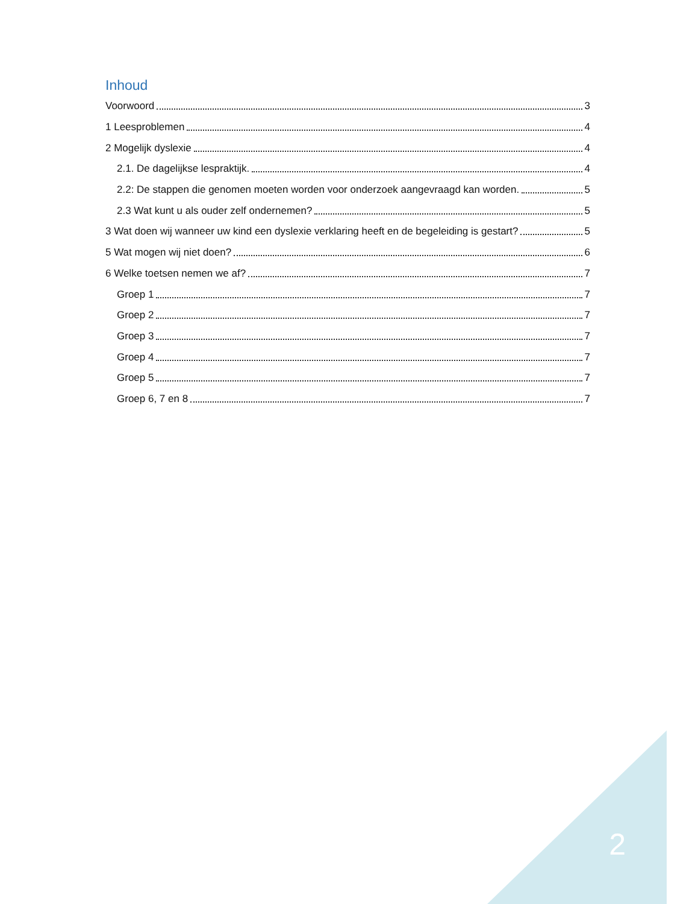Inhoud
Voorwoord 3
1 Leesproblemen 4
2 Mogelijk dyslexie 4
2.1. De dagelijkse lespraktijk. 4
2.2: De stappen die genomen moeten worden voor onderzoek aangevraagd kan worden. 5
2.3 Wat kunt u als ouder zelf ondernemen? 5
3 Wat doen wij wanneer uw kind een dyslexie verklaring heeft en de begeleiding is gestart? 5
5 Wat mogen wij niet doen? 6
6 Welke toetsen nemen we af? 7
Groep 1 7
Groep 2 7
Groep 3 7
Groep 4 7
Groep 5 7
Groep 6, 7 en 8 7
2